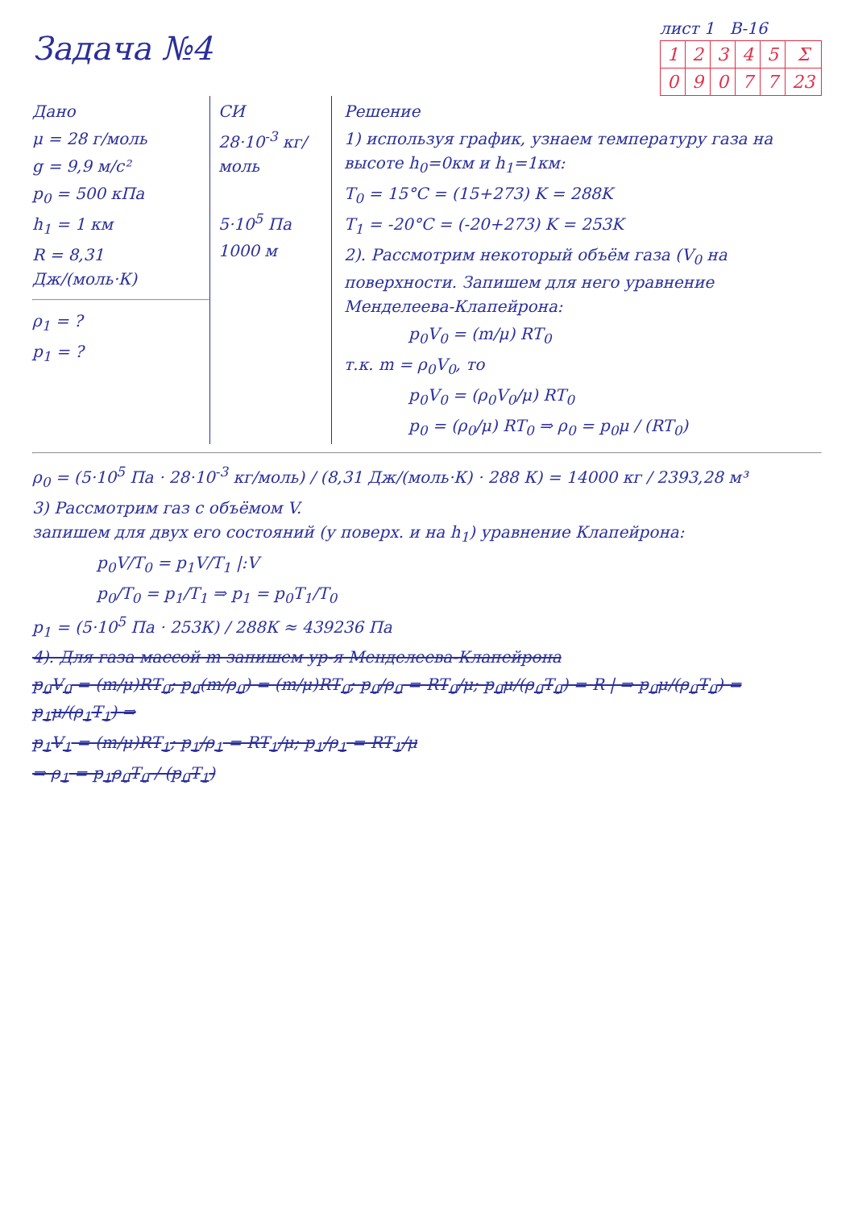Задача №4
лист 1 В-16
| 1 | 2 | 3 | 4 | 5 | Σ |
| --- | --- | --- | --- | --- | --- |
| 0 | 9 | 0 | 7 | 7 | 23 |
Дано
μ = 28 г/моль
g = 9,9 м/с²
p<sub>0</sub> = 500 кПа
h<sub>1</sub> = 1 км
R = 8,31 Дж/(моль·К)
ρ<sub>1</sub> = ?
p<sub>1</sub> = ?
СИ
28·10<sup>-3</sup> кг/моль
5·10<sup>5</sup> Па
1000 м
Решение
1) используя график, узнаем температуру газа на высоте h<sub>0</sub>=0км и h<sub>1</sub>=1км:
T<sub>0</sub> = 15°C = (15+273) K = 288K
T<sub>1</sub> = -20°C = (-20+273) K = 253K
2). Рассмотрим некоторый объём газа (V<sub>0</sub> на поверхности. Запишем для него уравнение Менделеева-Клапейрона:
p<sub>0</sub>V<sub>0</sub> = (m/μ) RT<sub>0</sub>
т.к. m = ρ<sub>0</sub>V<sub>0</sub>, то
p<sub>0</sub>V<sub>0</sub> = (ρ<sub>0</sub>V<sub>0</sub>/μ) RT<sub>0</sub>
p<sub>0</sub> = (ρ<sub>0</sub>/μ) RT<sub>0</sub> ⇒ ρ<sub>0</sub> = p<sub>0</sub>μ / (RT<sub>0</sub>)
ρ<sub>0</sub> = (5·10<sup>5</sup> Па · 28·10<sup>-3</sup> кг/моль) / (8,31 Дж/(моль·К) · 288 К) = 14000 кг / 2393,28 м³
3) Рассмотрим газ с объёмом V.
запишем для двух его состояний (у поверх. и на h<sub>1</sub>) уравнение Клапейрона:
p<sub>0</sub>V/T<sub>0</sub> = p<sub>1</sub>V/T<sub>1</sub> |:V
p<sub>0</sub>/T<sub>0</sub> = p<sub>1</sub>/T<sub>1</sub> ⇒ p<sub>1</sub> = p<sub>0</sub>T<sub>1</sub>/T<sub>0</sub>
p<sub>1</sub> = (5·10<sup>5</sup> Па · 253К) / 288К ≈ 439236 Па
4). Для газа массой m запишем ур-я Менделеева-Клапейрона
p<sub>0</sub>V<sub>0</sub> = (m/μ)RT<sub>0</sub>; p<sub>0</sub>(m/ρ<sub>0</sub>) = (m/μ)RT<sub>0</sub>; p<sub>0</sub>/ρ<sub>0</sub> = RT<sub>0</sub>/μ; p<sub>0</sub>μ/(ρ<sub>0</sub>T<sub>0</sub>) = R | ⇒ p<sub>0</sub>μ/(ρ<sub>0</sub>T<sub>0</sub>) = p<sub>1</sub>μ/(ρ<sub>1</sub>T<sub>1</sub>) ⇒
p<sub>1</sub>V<sub>1</sub> = (m/μ)RT<sub>1</sub>; p<sub>1</sub>/ρ<sub>1</sub> = RT<sub>1</sub>/μ; p<sub>1</sub>/ρ<sub>1</sub> = RT<sub>1</sub>/μ
⇒ ρ<sub>1</sub> = p<sub>1</sub>ρ<sub>0</sub>T<sub>0</sub> / (p<sub>0</sub>T<sub>1</sub>)